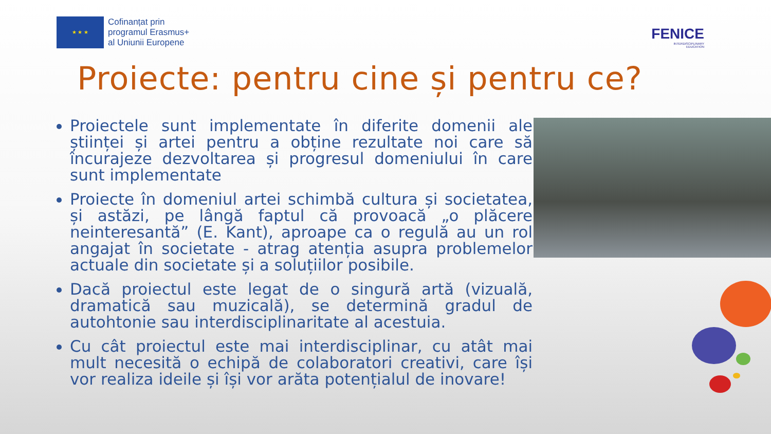★ ★ ★
Cofinanțat prin
programul Erasmus+
al Uniunii Europene
FENICE
INTERDISCIPLINARY
EDUCATION
Proiecte: pentru cine și pentru ce?
Proiectele sunt implementate în diferite domenii ale științei și artei pentru a obține rezultate noi care să încurajeze dezvoltarea și progresul domeniului în care sunt implementate
Proiecte în domeniul artei schimbă cultura și societatea, și astăzi, pe lângă faptul că provoacă „o plăcere neinteresantă” (E. Kant), aproape ca o regulă au un rol angajat în societate - atrag atenția asupra problemelor actuale din societate și a soluțiilor posibile.
Dacă proiectul este legat de o singură artă (vizuală, dramatică sau muzicală), se determină gradul de autohtonie sau interdisciplinaritate al acestuia.
Cu cât proiectul este mai interdisciplinar, cu atât mai mult necesită o echipă de colaboratori creativi, care își vor realiza ideile și își vor arăta potențialul de inovare!